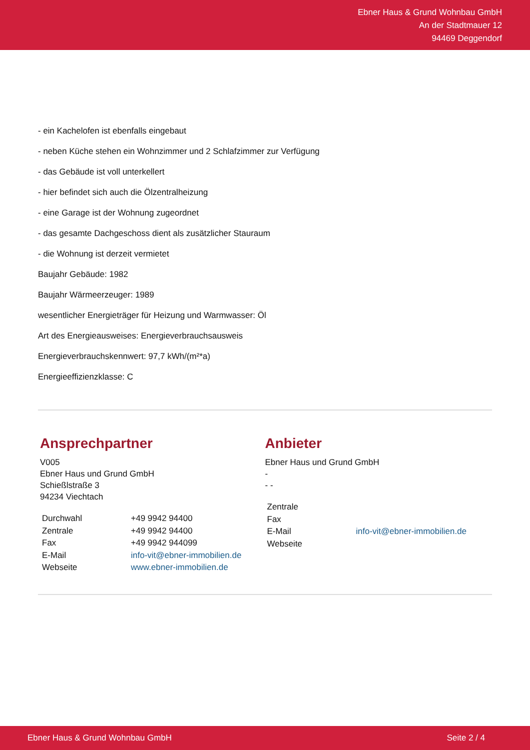Ebner Haus & Grund Wohnbau GmbH
An der Stadtmauer 12
94469 Deggendorf
- ein Kachelofen ist ebenfalls eingebaut
- neben Küche stehen ein Wohnzimmer und 2 Schlafzimmer zur Verfügung
- das Gebäude ist voll unterkellert
- hier befindet sich auch die Ölzentralheizung
- eine Garage ist der Wohnung zugeordnet
- das gesamte Dachgeschoss dient als zusätzlicher Stauraum
- die Wohnung ist derzeit vermietet
Baujahr Gebäude: 1982
Baujahr Wärmeerzeuger: 1989
wesentlicher Energieträger für Heizung und Warmwasser: Öl
Art des Energieausweises: Energieverbrauchsausweis
Energieverbrauchskennwert: 97,7 kWh/(m²*a)
Energieeffizienzklasse: C
Ansprechpartner
V005
Ebner Haus und Grund GmbH
Schießlstraße 3
94234 Viechtach
| Durchwahl | +49 9942 94400 |
| Zentrale | +49 9942 94400 |
| Fax | +49 9942 944099 |
| E-Mail | info-vit@ebner-immobilien.de |
| Webseite | www.ebner-immobilien.de |
Anbieter
Ebner Haus und Grund GmbH
-
- -
| Zentrale | |
| Fax | |
| E-Mail | info-vit@ebner-immobilien.de |
| Webseite | |
Ebner Haus & Grund Wohnbau GmbH Seite 2 / 4